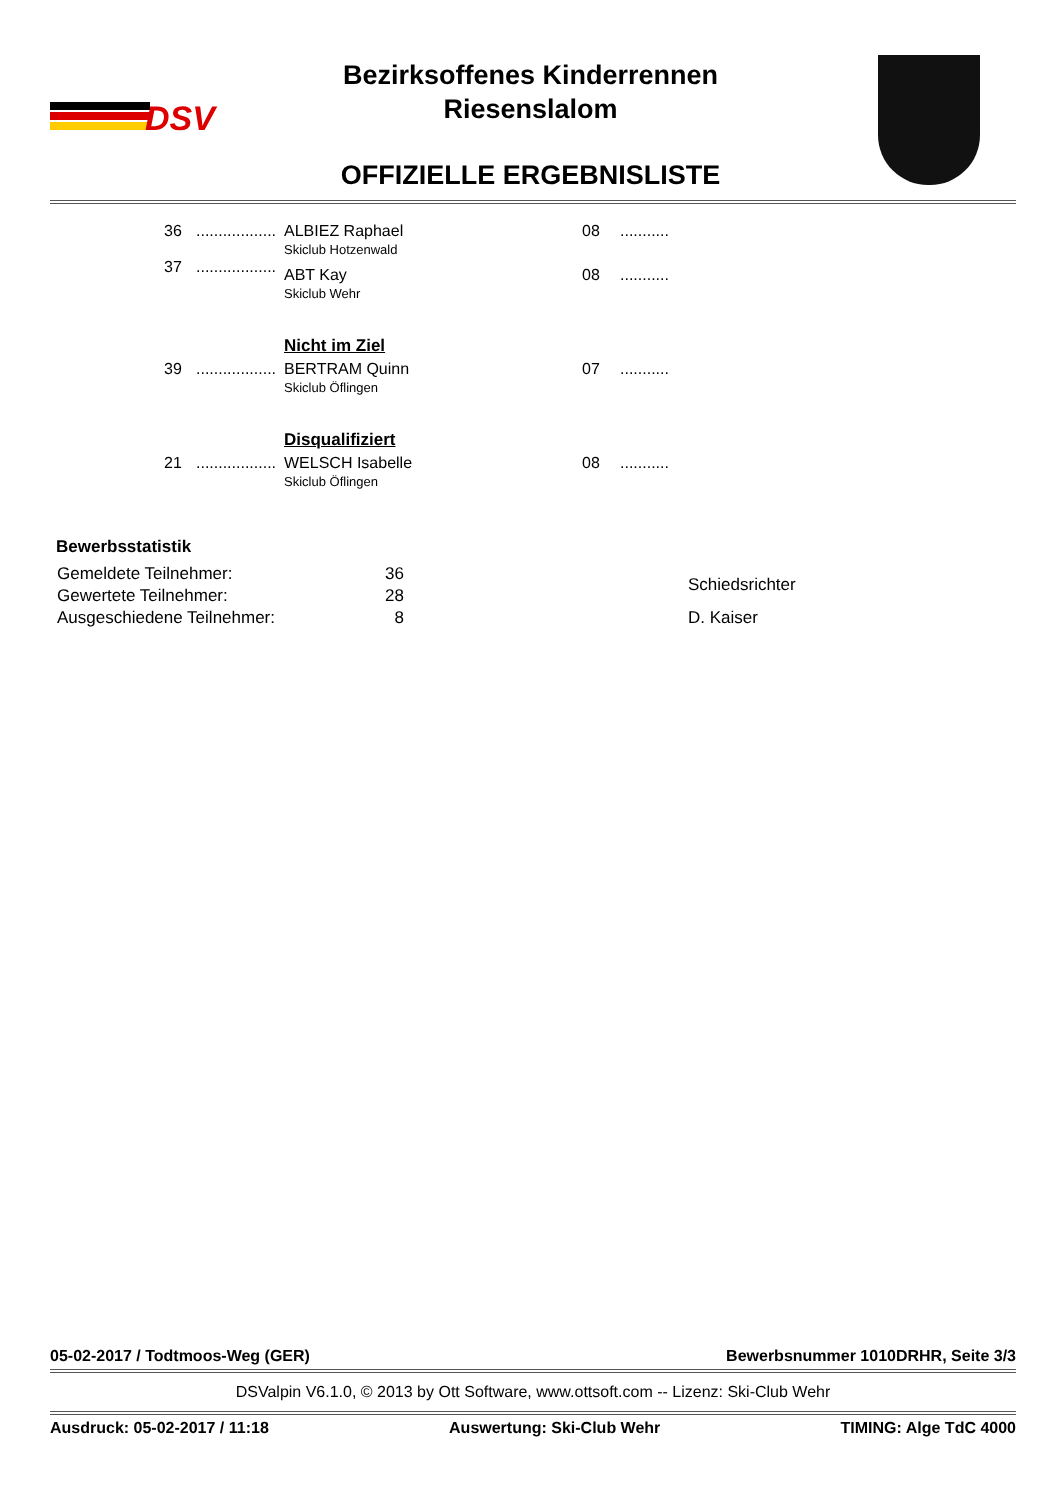DSV
Bezirksoffenes Kinderrennen
Riesenslalom
OFFIZIELLE ERGEBNISLISTE
| 36 | .................. | ALBIEZ Raphael Skiclub Hotzenwald | 08 | ........... |
| 37 | .................. | ABT Kay Skiclub Wehr | 08 | ........... |
| | | Nicht im Ziel | | |
| 39 | .................. | BERTRAM Quinn Skiclub Öflingen | 07 | ........... |
| | | Disqualifiziert | | |
| 21 | .................. | WELSCH Isabelle Skiclub Öflingen | 08 | ........... |
Bewerbsstatistik
| Gemeldete Teilnehmer: | 36 | | Schiedsrichter |
| Gewertete Teilnehmer: | 28 | | |
| Ausgeschiedene Teilnehmer: | 8 | | D. Kaiser |
05-02-2017 / Todtmoos-Weg (GER) Bewerbsnummer 1010DRHR, Seite 3/3
DSValpin V6.1.0, © 2013 by Ott Software, www.ottsoft.com -- Lizenz: Ski-Club Wehr
Ausdruck: 05-02-2017 / 11:18 Auswertung: Ski-Club Wehr TIMING: Alge TdC 4000